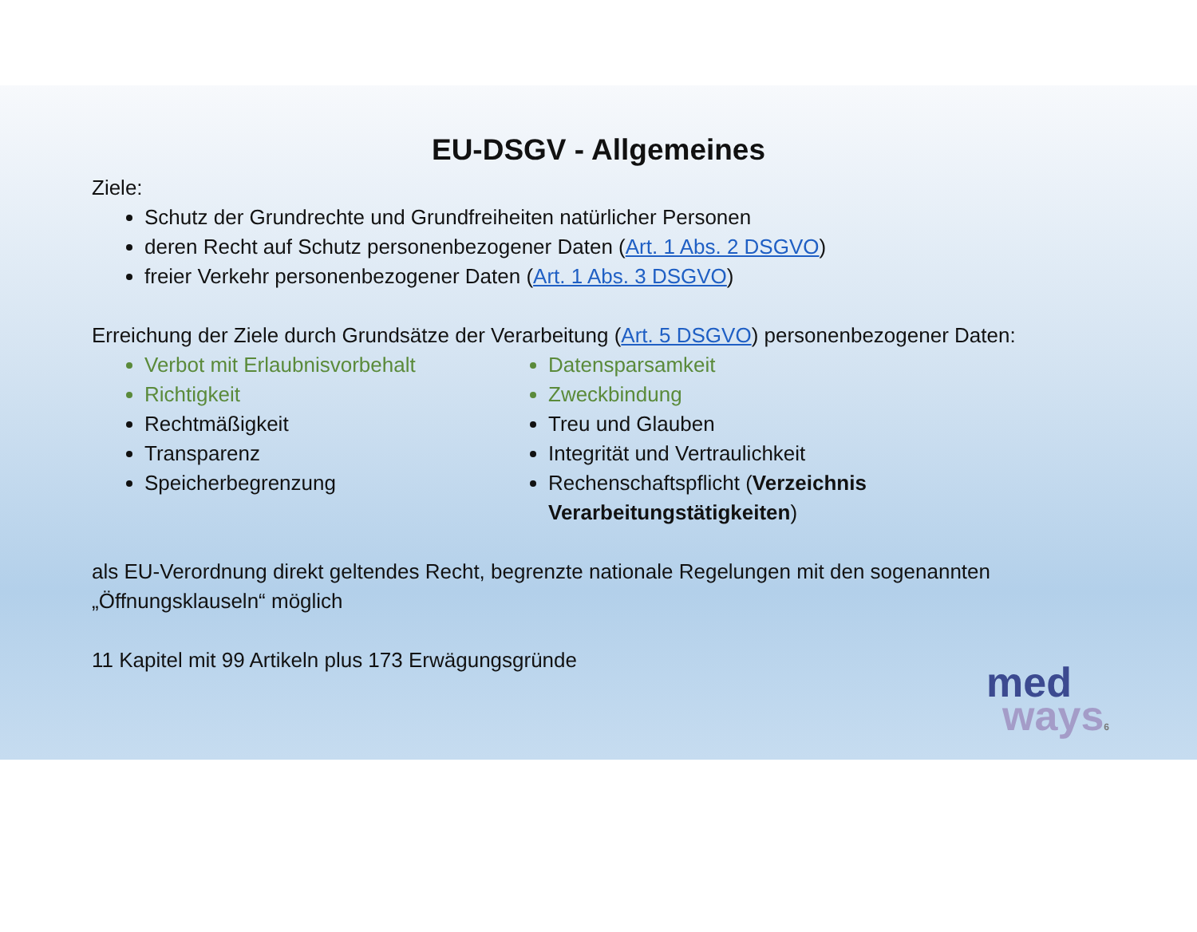EU-DSGV - Allgemeines
Ziele:
Schutz der Grundrechte und Grundfreiheiten natürlicher Personen
deren Recht auf Schutz personenbezogener Daten (Art. 1 Abs. 2 DSGVO)
freier Verkehr personenbezogener Daten (Art. 1 Abs. 3 DSGVO)
Erreichung der Ziele durch Grundsätze der Verarbeitung (Art. 5 DSGVO) personenbezogener Daten:
Verbot mit Erlaubnisvorbehalt
Richtigkeit
Rechtmäßigkeit
Transparenz
Speicherbegrenzung
Datensparsamkeit
Zweckbindung
Treu und Glauben
Integrität und Vertraulichkeit
Rechenschaftspflicht (Verzeichnis Verarbeitungstätigkeiten)
als EU-Verordnung direkt geltendes Recht, begrenzte nationale Regelungen mit den sogenannten „Öffnungsklauseln“ möglich
11 Kapitel mit 99 Artikeln plus 173 Erwägungsgründe
med
ways6